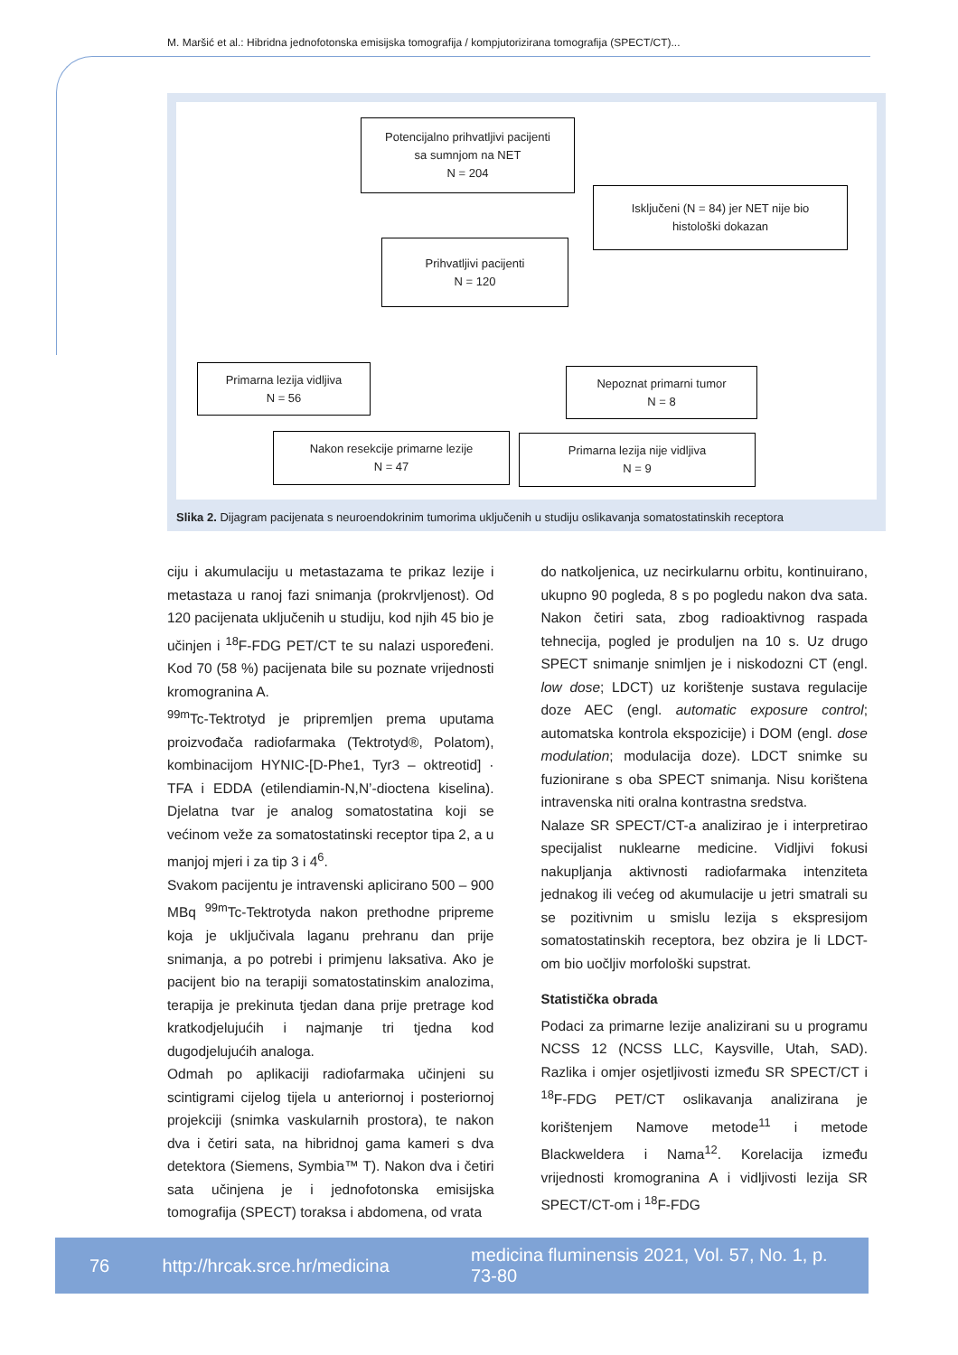M. Maršić et al.: Hibridna jednofotonska emisijska tomografija / kompjutorizirana tomografija (SPECT/CT)...
Potencijalno prihvatljivi pacijenti
sa sumnjom na NET
N = 204
Isključeni (N = 84) jer NET nije bio
histološki dokazan
Prihvatljivi pacijenti
N = 120
Primarna lezija vidljiva
N = 56
Nepoznat primarni tumor
N = 8
Nakon resekcije primarne lezije
N = 47
Primarna lezija nije vidljiva
N = 9
Slika 2. Dijagram pacijenata s neuroendokrinim tumorima uključenih u studiju oslikavanja somatostatinskih receptora
ciju i akumulaciju u metastazama te prikaz lezije i metastaza u ranoj fazi snimanja (prokrvljenost). Od 120 pacijenata uključenih u studiju, kod njih 45 bio je učinjen i <sup>18</sup>F-FDG PET/CT te su nalazi uspoređeni. Kod 70 (58 %) pacijenata bile su poznate vrijednosti kromogranina A.
<sup>99m</sup>Tc-Tektrotyd je pripremljen prema uputama proizvođača radiofarmaka (Tektrotyd®, Polatom), kombinacijom HYNIC-[D-Phe1, Tyr3 – oktreotid] · TFA i EDDA (etilendiamin-N,N’-dioctena kiselina). Djelatna tvar je analog somatostatina koji se većinom veže za somatostatinski receptor tipa 2, a u manjoj mjeri i za tip 3 i 4<sup>6</sup>.
Svakom pacijentu je intravenski aplicirano 500 – 900 MBq <sup>99m</sup>Tc-Tektrotyda nakon prethodne pripreme koja je uključivala laganu prehranu dan prije snimanja, a po potrebi i primjenu laksativa. Ako je pacijent bio na terapiji somatostatinskim analozima, terapija je prekinuta tjedan dana prije pretrage kod kratkodjelujućih i najmanje tri tjedna kod dugodjelujućih analoga.
Odmah po aplikaciji radiofarmaka učinjeni su scintigrami cijelog tijela u anteriornoj i posteriornoj projekciji (snimka vaskularnih prostora), te nakon dva i četiri sata, na hibridnoj gama kameri s dva detektora (Siemens, Symbia™ T). Nakon dva i četiri sata učinjena je i jednofotonska emisijska tomografija (SPECT) toraksa i abdomena, od vrata
do natkoljenica, uz necirkularnu orbitu, kontinuirano, ukupno 90 pogleda, 8 s po pogledu nakon dva sata. Nakon četiri sata, zbog radioaktivnog raspada tehnecija, pogled je produljen na 10 s. Uz drugo SPECT snimanje snimljen je i niskodozni CT (engl. low dose; LDCT) uz korištenje sustava regulacije doze AEC (engl. automatic exposure control; automatska kontrola ekspozicije) i DOM (engl. dose modulation; modulacija doze). LDCT snimke su fuzionirane s oba SPECT snimanja. Nisu korištena intravenska niti oralna kontrastna sredstva.
Nalaze SR SPECT/CT-a analizirao je i interpretirao specijalist nuklearne medicine. Vidljivi fokusi nakupljanja aktivnosti radiofarmaka intenziteta jednakog ili većeg od akumulacije u jetri smatrali su se pozitivnim u smislu lezija s ekspresijom somatostatinskih receptora, bez obzira je li LDCT-om bio uočljiv morfološki supstrat.
Statistička obrada
Podaci za primarne lezije analizirani su u programu NCSS 12 (NCSS LLC, Kaysville, Utah, SAD). Razlika i omjer osjetljivosti između SR SPECT/CT i <sup>18</sup>F-FDG PET/CT oslikavanja analizirana je korištenjem Namove metode<sup>11</sup> i metode Blackweldera i Nama<sup>12</sup>. Korelacija između vrijednosti kromogranina A i vidljivosti lezija SR SPECT/CT-om i <sup>18</sup>F-FDG
76 http://hrcak.srce.hr/medicina medicina fluminensis 2021, Vol. 57, No. 1, p. 73-80